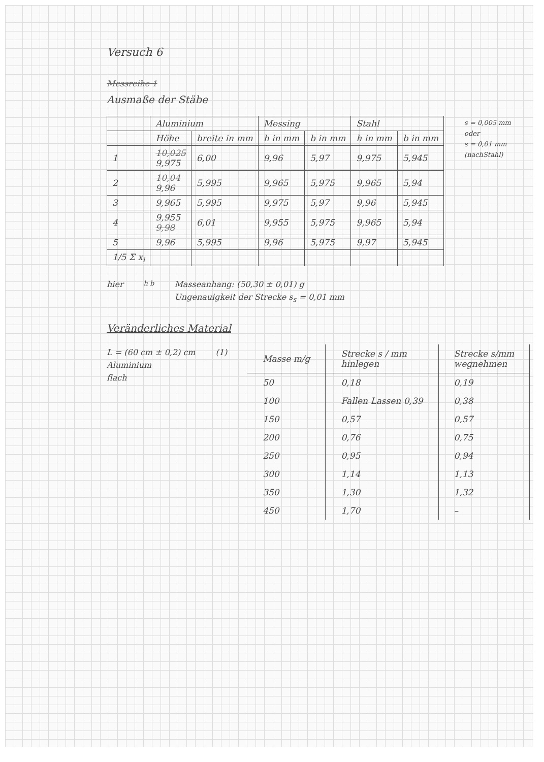Versuch 6
Messreihe 1
Ausmaße der Stäbe
| | Aluminium | | Messing | | Stahl | |
| --- | --- | --- | --- | --- | --- | --- |
| | Höhe | breite in mm | h in mm | b in mm | h in mm | b in mm |
| 1 | 10,025 9,975 | 6,00 | 9,96 | 5,97 | 9,975 | 5,945 |
| 2 | 10,04 9,96 | 5,995 | 9,965 | 5,975 | 9,965 | 5,94 |
| 3 | 9,965 | 5,995 | 9,975 | 5,97 | 9,96 | 5,945 |
| 4 | 9,955 9,98 | 6,01 | 9,955 | 5,975 | 9,965 | 5,94 |
| 5 | 9,96 | 5,995 | 9,96 | 5,975 | 9,97 | 5,945 |
| 1/5 Σ x<sub>i</sub> | | | | | | |
s = 0,005 mm
oder
s = 0,01 mm
(nachStahl)
hier
h b
Masseanhang: (50,30 ± 0,01) g
Ungenauigkeit der Strecke s<sub>s</sub> = 0,01 mm
Veränderliches Material
L = (60 cm ± 0,2) cm
Aluminium
flach
(1)
| Masse m/g | Strecke s / mm hinlegen | Strecke s/mm wegnehmen |
| --- | --- | --- |
| 50 | 0,18 | 0,19 |
| 100 | Fallen Lassen 0,39 | 0,38 |
| 150 | 0,57 | 0,57 |
| 200 | 0,76 | 0,75 |
| 250 | 0,95 | 0,94 |
| 300 | 1,14 | 1,13 |
| 350 | 1,30 | 1,32 |
| 450 | 1,70 | – |